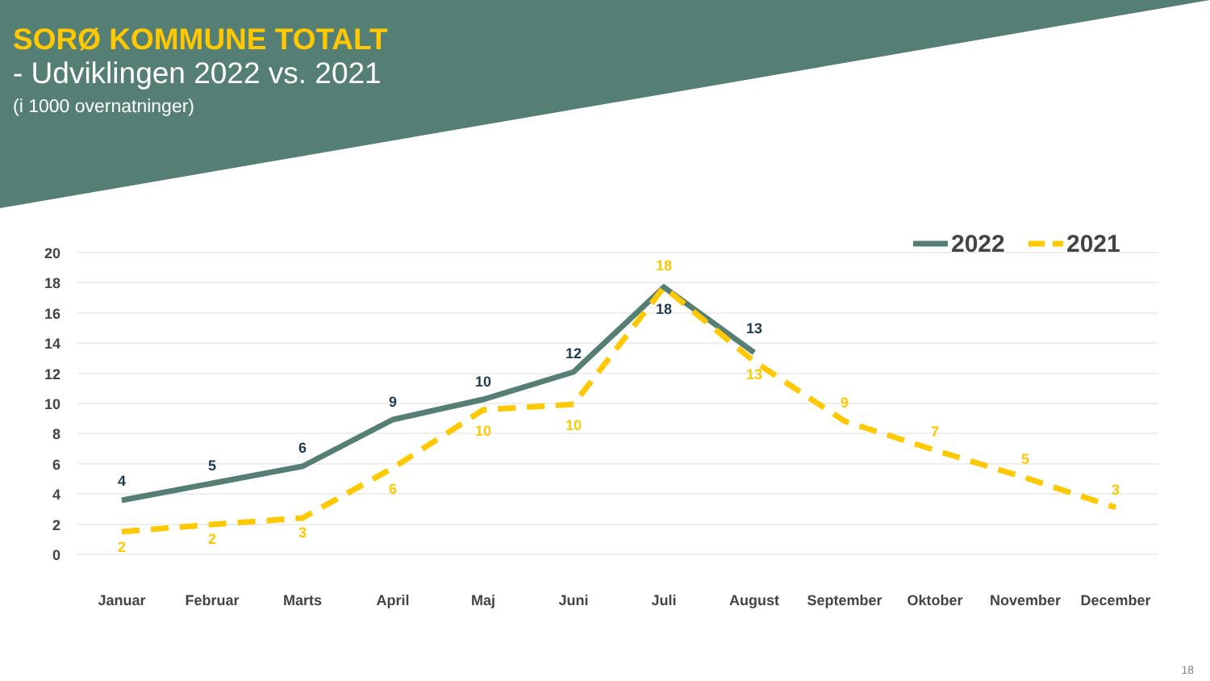SORØ KOMMUNE TOTALT
- Udviklingen 2022 vs. 2021
(i 1000 overnatninger)
20
18
16
14
12
10
8
6
4
2
0
4
5
6
9
10
12
18
13
2
2
3
6
10
10
18
13
9
7
5
3
Januar
Februar
Marts
April
Maj
Juni
Juli
August
September
Oktober
November
December
2022
2021
18